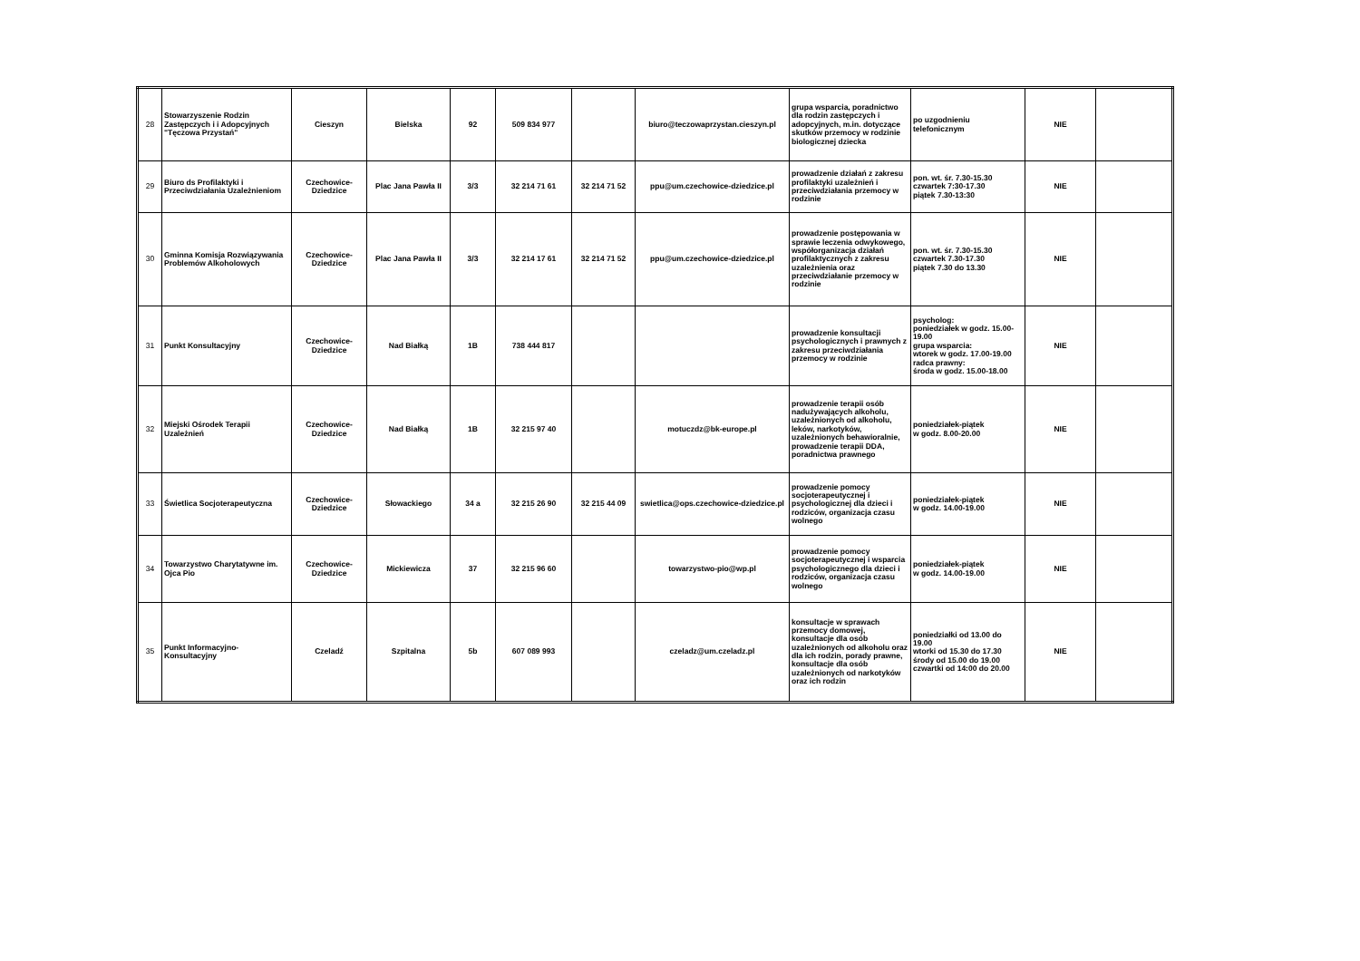| 28 | Stowarzyszenie Rodzin Zastępczych i i Adopcyjnych "Tęczowa Przystań" | Cieszyn | Bielska | 92 | 509 834 977 | | biuro@teczowaprzystan.cieszyn.pl | grupa wsparcia, poradnictwo dla rodzin zastępczych i adopcyjnych, m.in. dotyczące skutków przemocy w rodzinie biologicznej dziecka | po uzgodnieniu telefonicznym | NIE | |
| 29 | Biuro ds Profilaktyki i Przeciwdziałania Uzależnieniom | Czechowice-Dziedzice | Plac Jana Pawła II | 3/3 | 32 214 71 61 | 32 214 71 52 | ppu@um.czechowice-dziedzice.pl | prowadzenie działań z zakresu profilaktyki uzależnień i przeciwdziałania przemocy w rodzinie | pon. wt. śr. 7.30-15.30 czwartek 7:30-17.30 piątek 7.30-13:30 | NIE | |
| 30 | Gminna Komisja Rozwiązywania Problemów Alkoholowych | Czechowice-Dziedzice | Plac Jana Pawła II | 3/3 | 32 214 17 61 | 32 214 71 52 | ppu@um.czechowice-dziedzice.pl | prowadzenie postępowania w sprawie leczenia odwykowego, współorganizacja działań profilaktycznych z zakresu uzależnienia oraz przeciwdziałanie przemocy w rodzinie | pon. wt. śr. 7.30-15.30 czwartek 7.30-17.30 piątek 7.30 do 13.30 | NIE | |
| 31 | Punkt Konsultacyjny | Czechowice-Dziedzice | Nad Białką | 1B | 738 444 817 | | | prowadzenie konsultacji psychologicznych i prawnych z zakresu przeciwdziałania przemocy w rodzinie | psycholog: poniedziałek w godz. 15.00-19.00 grupa wsparcia: wtorek w godz. 17.00-19.00 radca prawny: środa w godz. 15.00-18.00 | NIE | |
| 32 | Miejski Ośrodek Terapii Uzależnień | Czechowice-Dziedzice | Nad Białką | 1B | 32 215 97 40 | | motuczdz@bk-europe.pl | prowadzenie terapii osób nadużywających alkoholu, uzależnionych od alkoholu, leków, narkotyków, uzależnionych behawioralnie, prowadzenie terapii DDA, poradnictwa prawnego | poniedziałek-piątek w godz. 8.00-20.00 | NIE | |
| 33 | Świetlica Socjoterapeutyczna | Czechowice-Dziedzice | Słowackiego | 34 a | 32 215 26 90 | 32 215 44 09 | swietlica@ops.czechowice-dziedzice.pl | prowadzenie pomocy socjoterapeutycznej i psychologicznej dla dzieci i rodziców, organizacja czasu wolnego | poniedziałek-piątek w godz. 14.00-19.00 | NIE | |
| 34 | Towarzystwo Charytatywne im. Ojca Pio | Czechowice-Dziedzice | Mickiewicza | 37 | 32 215 96 60 | | towarzystwo-pio@wp.pl | prowadzenie pomocy socjoterapeutycznej i wsparcia psychologicznego dla dzieci i rodziców, organizacja czasu wolnego | poniedziałek-piątek w godz. 14.00-19.00 | NIE | |
| 35 | Punkt Informacyjno-Konsultacyjny | Czeladź | Szpitalna | 5b | 607 089 993 | | czeladz@um.czeladz.pl | konsultacje w sprawach przemocy domowej, konsultacje dla osób uzależnionych od alkoholu oraz dla ich rodzin, porady prawne, konsultacje dla osób uzależnionych od narkotyków oraz ich rodzin | poniedziałki od 13.00 do 19.00 wtorki od 15.30 do 17.30 środy od 15.00 do 19.00 czwartki od 14:00 do 20.00 | NIE | |